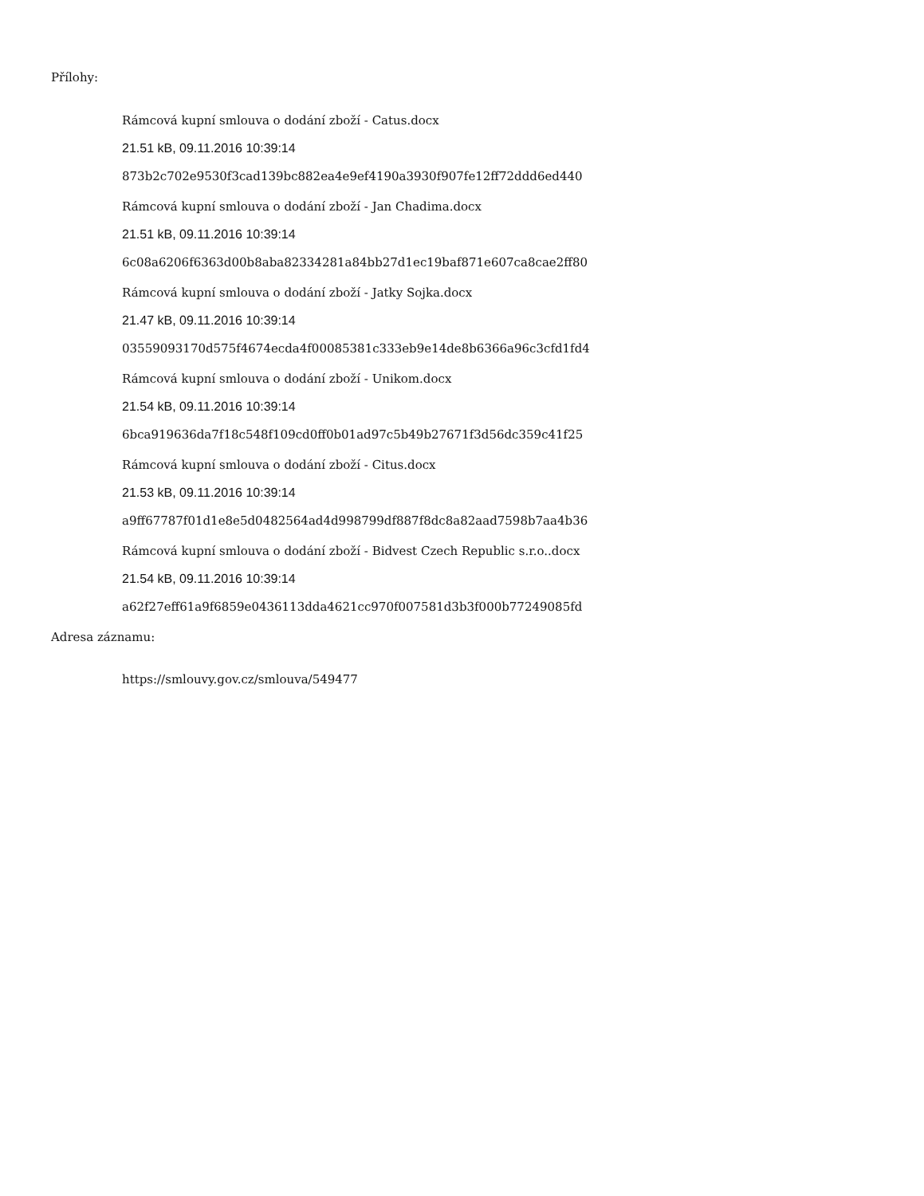Přílohy:
Rámcová kupní smlouva o dodání zboží - Catus.docx
21.51 kB, 09.11.2016 10:39:14
873b2c702e9530f3cad139bc882ea4e9ef4190a3930f907fe12ff72ddd6ed440
Rámcová kupní smlouva o dodání zboží - Jan Chadima.docx
21.51 kB, 09.11.2016 10:39:14
6c08a6206f6363d00b8aba82334281a84bb27d1ec19baf871e607ca8cae2ff80
Rámcová kupní smlouva o dodání zboží - Jatky Sojka.docx
21.47 kB, 09.11.2016 10:39:14
03559093170d575f4674ecda4f00085381c333eb9e14de8b6366a96c3cfd1fd4
Rámcová kupní smlouva o dodání zboží - Unikom.docx
21.54 kB, 09.11.2016 10:39:14
6bca919636da7f18c548f109cd0ff0b01ad97c5b49b27671f3d56dc359c41f25
Rámcová kupní smlouva o dodání zboží - Citus.docx
21.53 kB, 09.11.2016 10:39:14
a9ff67787f01d1e8e5d0482564ad4d998799df887f8dc8a82aad7598b7aa4b36
Rámcová kupní smlouva o dodání zboží - Bidvest Czech Republic s.r.o..docx
21.54 kB, 09.11.2016 10:39:14
a62f27eff61a9f6859e0436113dda4621cc970f007581d3b3f000b77249085fd
Adresa záznamu:
https://smlouvy.gov.cz/smlouva/549477